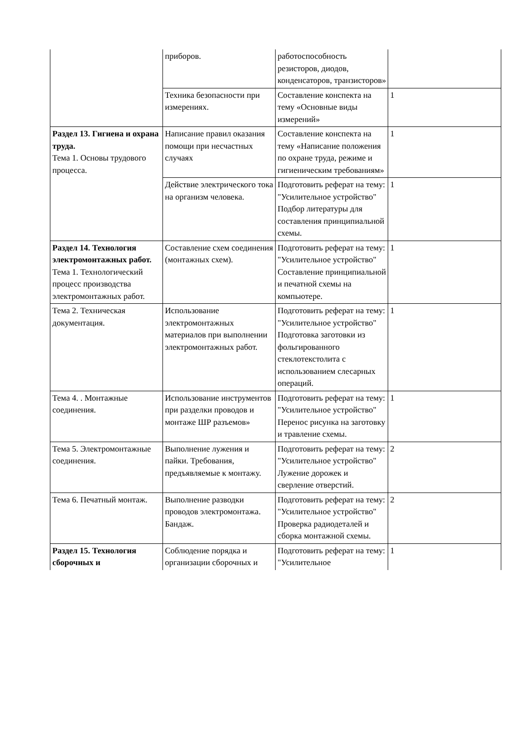| | приборов. | работоспособность резисторов, диодов, конденсаторов, транзисторов» | |
| | Техника безопасности при измерениях. | Составление конспекта на тему «Основные виды измерений» | 1 |
| Раздел 13. Гигиена и охрана труда. Тема 1. Основы трудового процесса. | Написание правил оказания помощи при несчастных случаях | Составление конспекта на тему «Написание положения по охране труда, режиме и гигиеническим требованиям» | 1 |
| | Действие электрического тока на организм человека. | Подготовить реферат на тему: "Усилительное устройство" Подбор литературы для составления принципиальной схемы. | 1 |
| Раздел 14. Технология электромонтажных работ. Тема 1. Технологический процесс производства электромонтажных работ. | Составление схем соединения (монтажных схем). | Подготовить реферат на тему: "Усилительное устройство" Составление принципиальной и печатной схемы на компьютере. | 1 |
| Тема 2. Техническая документация. | Использование электромонтажных материалов при выполнении электромонтажных работ. | Подготовить реферат на тему: "Усилительное устройство" Подготовка заготовки из фольгированного стеклотекстолита с использованием слесарных операций. | 1 |
| Тема 4. . Монтажные соединения. | Использование инструментов при разделки проводов и монтаже ШР разъемов» | Подготовить реферат на тему: "Усилительное устройство" Перенос рисунка на заготовку и травление схемы. | 1 |
| Тема 5. Электромонтажные соединения. | Выполнение лужения и пайки. Требования, предъявляемые к монтажу. | Подготовить реферат на тему: "Усилительное устройство" Лужение дорожек и сверление отверстий. | 2 |
| Тема 6. Печатный монтаж. | Выполнение разводки проводов электромонтажа. Бандаж. | Подготовить реферат на тему: "Усилительное устройство" Проверка радиодеталей и сборка монтажной схемы. | 2 |
| Раздел 15. Технология сборочных и | Соблюдение порядка и организации сборочных и | Подготовить реферат на тему: "Усилительное | 1 |